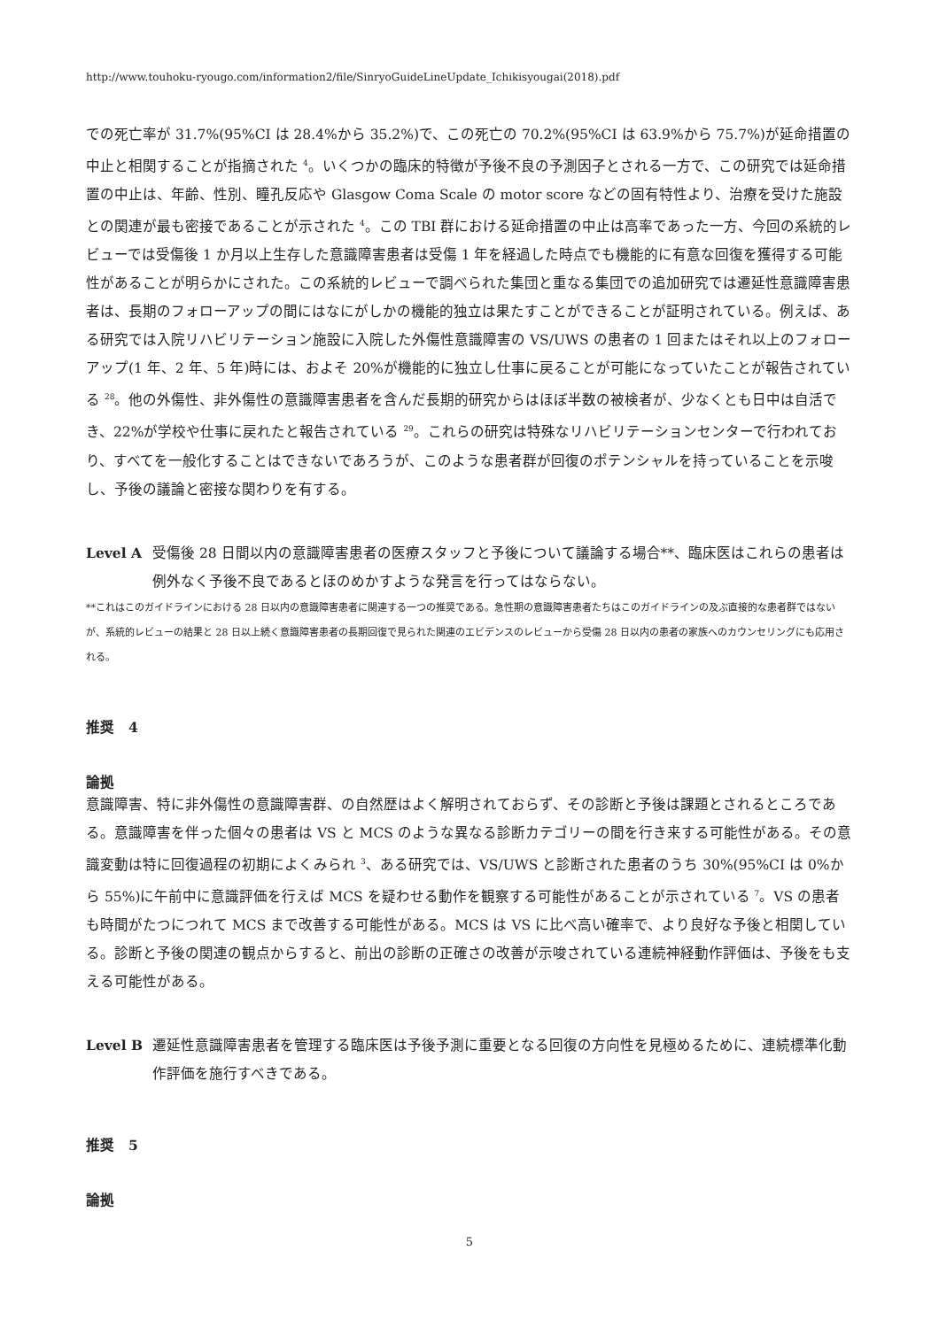http://www.touhoku-ryougo.com/information2/file/SinryoGuideLineUpdate_Ichikisyougai(2018).pdf
での死亡率が 31.7%(95%CI は 28.4%から 35.2%)で、この死亡の 70.2%(95%CI は 63.9%から 75.7%)が延命措置の中止と相関することが指摘された <sup>4</sup>。いくつかの臨床的特徴が予後不良の予測因子とされる一方で、この研究では延命措置の中止は、年齢、性別、瞳孔反応や Glasgow Coma Scale の motor score などの固有特性より、治療を受けた施設との関連が最も密接であることが示された <sup>4</sup>。この TBI 群における延命措置の中止は高率であった一方、今回の系統的レビューでは受傷後 1 か月以上生存した意識障害患者は受傷 1 年を経過した時点でも機能的に有意な回復を獲得する可能性があることが明らかにされた。この系統的レビューで調べられた集団と重なる集団での追加研究では遷延性意識障害患者は、長期のフォローアップの間にはなにがしかの機能的独立は果たすことができることが証明されている。例えば、ある研究では入院リハビリテーション施設に入院した外傷性意識障害の VS/UWS の患者の 1 回またはそれ以上のフォローアップ(1 年、2 年、5 年)時には、およそ 20%が機能的に独立し仕事に戻ることが可能になっていたことが報告されている <sup>28</sup>。他の外傷性、非外傷性の意識障害患者を含んだ長期的研究からはほぼ半数の被検者が、少なくとも日中は自活でき、22%が学校や仕事に戻れたと報告されている <sup>29</sup>。これらの研究は特殊なリハビリテーションセンターで行われており、すべてを一般化することはできないであろうが、このような患者群が回復のポテンシャルを持っていることを示唆し、予後の議論と密接な関わりを有する。
Level A 受傷後 28 日間以内の意識障害患者の医療スタッフと予後について議論する場合**、臨床医はこれらの患者は例外なく予後不良であるとほのめかすような発言を行ってはならない。
**これはこのガイドラインにおける 28 日以内の意識障害患者に関連する一つの推奨である。急性期の意識障害患者たちはこのガイドラインの及ぶ直接的な患者群ではないが、系統的レビューの結果と 28 日以上続く意識障害患者の長期回復で見られた関連のエビデンスのレビューから受傷 28 日以内の患者の家族へのカウンセリングにも応用される。
推奨　4
論拠
意識障害、特に非外傷性の意識障害群、の自然歴はよく解明されておらず、その診断と予後は課題とされるところである。意識障害を伴った個々の患者は VS と MCS のような異なる診断カテゴリーの間を行き来する可能性がある。その意識変動は特に回復過程の初期によくみられ <sup>3</sup>、ある研究では、VS/UWS と診断された患者のうち 30%(95%CI は 0%から 55%)に午前中に意識評価を行えば MCS を疑わせる動作を観察する可能性があることが示されている <sup>7</sup>。VS の患者も時間がたつにつれて MCS まで改善する可能性がある。MCS は VS に比べ高い確率で、より良好な予後と相関している。診断と予後の関連の観点からすると、前出の診断の正確さの改善が示唆されている連続神経動作評価は、予後をも支える可能性がある。
Level B 遷延性意識障害患者を管理する臨床医は予後予測に重要となる回復の方向性を見極めるために、連続標準化動作評価を施行すべきである。
推奨　5
論拠
5